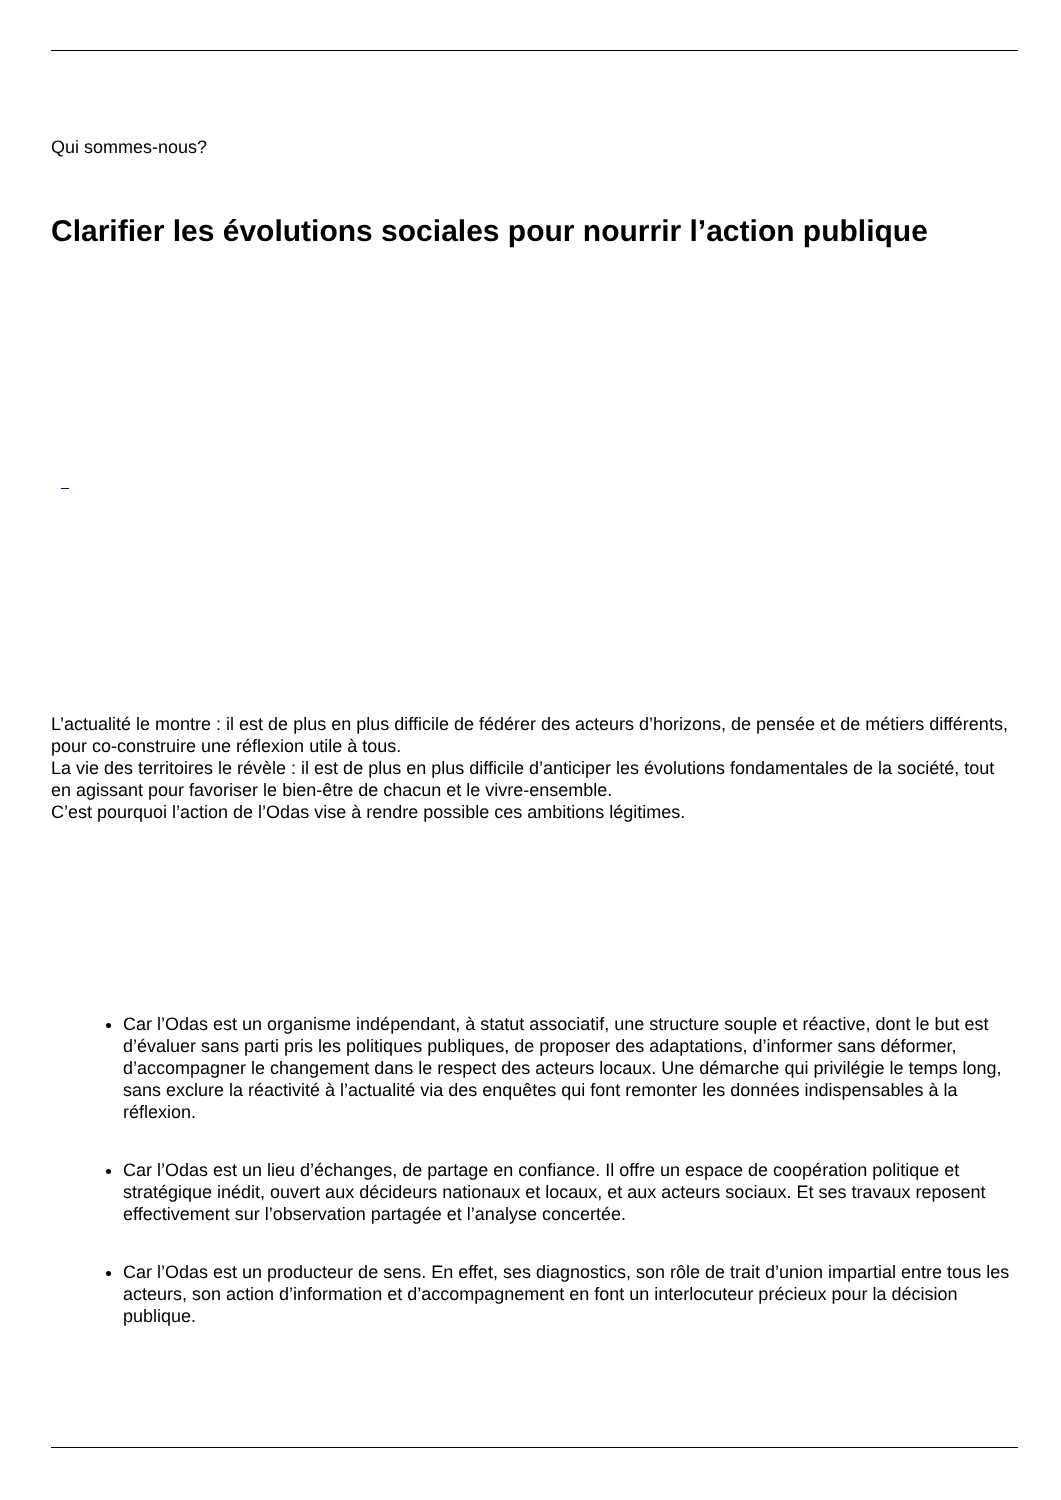Qui sommes-nous?
Clarifier les évolutions sociales pour nourrir l’action publique
L’actualité le montre : il est de plus en plus difficile de fédérer des acteurs d’horizons, de pensée et de métiers différents, pour co-construire une réflexion utile à tous.
La vie des territoires le révèle : il est de plus en plus difficile d’anticiper les évolutions fondamentales de la société, tout en agissant pour favoriser le bien-être de chacun et le vivre-ensemble.
C’est pourquoi l’action de l’Odas vise à rendre possible ces ambitions légitimes.
Car l’Odas est un organisme indépendant, à statut associatif, une structure souple et réactive, dont le but est d’évaluer sans parti pris les politiques publiques, de proposer des adaptations, d’informer sans déformer, d’accompagner le changement dans le respect des acteurs locaux. Une démarche qui privilégie le temps long, sans exclure la réactivité à l’actualité via des enquêtes qui font remonter les données indispensables à la réflexion.
Car l’Odas est un lieu d’échanges, de partage en confiance. Il offre un espace de coopération politique et stratégique inédit, ouvert aux décideurs nationaux et locaux, et aux acteurs sociaux. Et ses travaux reposent effectivement sur l’observation partagée et l’analyse concertée.
Car l’Odas est un producteur de sens. En effet, ses diagnostics, son rôle de trait d’union impartial entre tous les acteurs, son action d’information et d’accompagnement en font un interlocuteur précieux pour la décision publique.